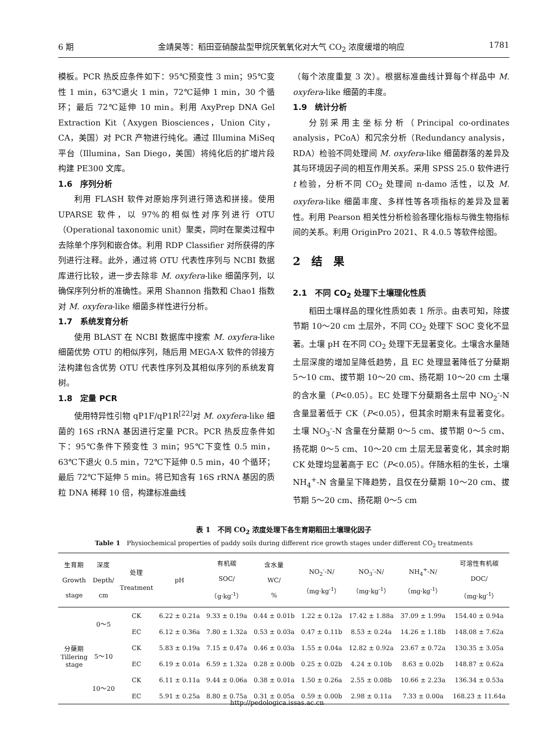6 期 金靖昊等：稻田亚硝酸盐型甲烷厌氧氧化对大气 CO<sub>2</sub> 浓度缓增的响应 1781
模板。PCR 热反应条件如下：95℃预变性 3 min；95℃变性 1 min，63℃退火 1 min，72℃延伸 1 min，30 个循环；最后 72℃延伸 10 min。利用 AxyPrep DNA Gel Extraction Kit（Axygen Biosciences，Union City，CA，美国）对 PCR 产物进行纯化。通过 Illumina MiSeq 平台（Illumina，San Diego，美国）将纯化后的扩增片段构建 PE300 文库。
1.6　序列分析
利用 FLASH 软件对原始序列进行筛选和拼接。使用 UPARSE 软件，以 97%的相似性对序列进行 OTU（Operational taxonomic unit）聚类，同时在聚类过程中去除单个序列和嵌合体。利用 RDP Classifier 对所获得的序列进行注释。此外，通过将 OTU 代表性序列与 NCBI 数据库进行比较，进一步去除非 M. oxyfera-like 细菌序列，以确保序列分析的准确性。采用 Shannon 指数和 Chao1 指数对 M. oxyfera-like 细菌多样性进行分析。
1.7　系统发育分析
使用 BLAST 在 NCBI 数据库中搜索 M. oxyfera-like 细菌优势 OTU 的相似序列，随后用 MEGA-X 软件的邻接方法构建包含优势 OTU 代表性序列及其相似序列的系统发育树。
1.8　定量 PCR
使用特异性引物 qP1F/qP1R<sup>[22]</sup>对 M. oxyfera-like 细菌的 16S rRNA 基因进行定量 PCR。PCR 热反应条件如下：95℃条件下预变性 3 min；95℃下变性 0.5 min，63℃下退火 0.5 min，72℃下延伸 0.5 min，40 个循环；最后 72℃下延伸 5 min。将已知含有 16S rRNA 基因的质粒 DNA 稀释 10 倍，构建标准曲线
（每个浓度重复 3 次）。根据标准曲线计算每个样品中 M. oxyfera-like 细菌的丰度。
1.9　统计分析
分别采用主坐标分析（Principal co-ordinates analysis，PCoA）和冗余分析（Redundancy analysis，RDA）检验不同处理间 M. oxyfera-like 细菌群落的差异及其与环境因子间的相互作用关系。采用 SPSS 25.0 软件进行 t 检验，分析不同 CO<sub>2</sub> 处理间 n-damo 活性，以及 M. oxyfera-like 细菌丰度、多样性等各项指标的差异及显著性。利用 Pearson 相关性分析检验各理化指标与微生物指标间的关系。利用 OriginPro 2021、R 4.0.5 等软件绘图。
2　结　果
2.1　不同 CO<sub>2</sub> 处理下土壤理化性质
稻田土壤样品的理化性质如表 1 所示。由表可知，除拔节期 10～20 cm 土层外，不同 CO<sub>2</sub> 处理下 SOC 变化不显著。土壤 pH 在不同 CO<sub>2</sub> 处理下无显著变化。土壤含水量随土层深度的增加呈降低趋势，且 EC 处理显著降低了分蘖期 5～10 cm、拔节期 10～20 cm、扬花期 10～20 cm 土壤的含水量（P<0.05）。EC 处理下分蘖期各土层中 NO<sub>2</sub><sup>-</sup>-N 含量显著低于 CK（P<0.05），但其余时期未有显著变化。土壤 NO<sub>3</sub><sup>-</sup>-N 含量在分蘖期 0～5 cm、拔节期 0～5 cm、扬花期 0～5 cm、10～20 cm 土层无显著变化，其余时期 CK 处理均显著高于 EC（P<0.05）。伴随水稻的生长，土壤 NH<sub>4</sub><sup>+</sup>-N 含量呈下降趋势，且仅在分蘖期 10～20 cm、拔节期 5～20 cm、扬花期 0～5 cm
表 1　不同 CO<sub>2</sub> 浓度处理下各生育期稻田土壤理化因子
Table 1　Physiochemical properties of paddy soils during different rice growth stages under different CO<sub>2</sub> treatments
| 生育期 Growth stage | 深度 Depth/ cm | 处理 Treatment | pH | 有机碳 SOC/ （g·kg<sup>-1</sup>） | 含水量 WC/ % | NO<sub>2</sub><sup>-</sup>-N/ （mg·kg<sup>-1</sup>） | NO<sub>3</sub><sup>-</sup>-N/ （mg·kg<sup>-1</sup>） | NH<sub>4</sub><sup>+</sup>-N/ （mg·kg<sup>-1</sup>） | 可溶性有机碳 DOC/ （mg·kg<sup>-1</sup>） |
| --- | --- | --- | --- | --- | --- | --- | --- | --- | --- |
| 分蘖期 Tillering stage | 0～5 | CK | 6.22 ± 0.21a | 9.33 ± 0.19a | 0.44 ± 0.01b | 1.22 ± 0.12a | 17.42 ± 1.88a | 37.09 ± 1.99a | 154.40 ± 0.94a |
| | | EC | 6.12 ± 0.36a | 7.80 ± 1.32a | 0.53 ± 0.03a | 0.47 ± 0.11b | 8.53 ± 0.24a | 14.26 ± 1.18b | 148.08 ± 7.62a |
| | 5～10 | CK | 5.83 ± 0.19a | 7.15 ± 0.47a | 0.46 ± 0.03a | 1.55 ± 0.04a | 12.82 ± 0.92a | 23.67 ± 0.72a | 130.35 ± 3.05a |
| | | EC | 6.19 ± 0.01a | 6.59 ± 1.32a | 0.28 ± 0.00b | 0.25 ± 0.02b | 4.24 ± 0.10b | 8.63 ± 0.02b | 148.87 ± 0.62a |
| | 10～20 | CK | 6.11 ± 0.11a | 9.44 ± 0.06a | 0.38 ± 0.01a | 1.50 ± 0.26a | 2.55 ± 0.08b | 10.66 ± 2.23a | 136.34 ± 0.53a |
| | | EC | 5.91 ± 0.25a | 8.80 ± 0.75a | 0.31 ± 0.05a | 0.59 ± 0.00b | 2.98 ± 0.11a | 7.33 ± 0.00a | 168.23 ± 11.64a |
http://pedologica.issas.ac.cn